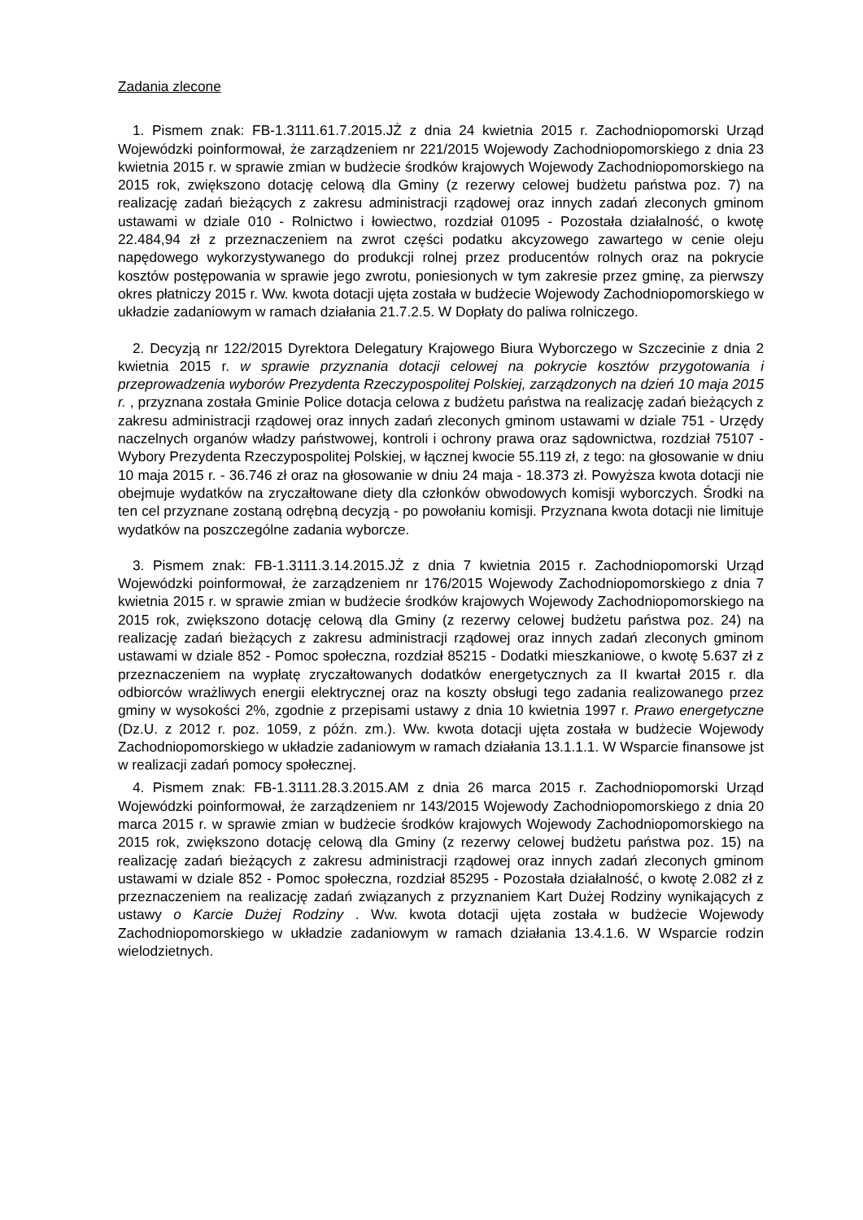Zadania zlecone
1. Pismem znak: FB-1.3111.61.7.2015.JŻ z dnia 24 kwietnia 2015 r. Zachodniopomorski Urząd Wojewódzki poinformował, że zarządzeniem nr 221/2015 Wojewody Zachodniopomorskiego z dnia 23 kwietnia 2015 r. w sprawie zmian w budżecie środków krajowych Wojewody Zachodniopomorskiego na 2015 rok, zwiększono dotację celową dla Gminy (z rezerwy celowej budżetu państwa poz. 7) na realizację zadań bieżących z zakresu administracji rządowej oraz innych zadań zleconych gminom ustawami w dziale 010 - Rolnictwo i łowiectwo, rozdział 01095 - Pozostała działalność, o kwotę 22.484,94 zł z przeznaczeniem na zwrot części podatku akcyzowego zawartego w cenie oleju napędowego wykorzystywanego do produkcji rolnej przez producentów rolnych oraz na pokrycie kosztów postępowania w sprawie jego zwrotu, poniesionych w tym zakresie przez gminę, za pierwszy okres płatniczy 2015 r. Ww. kwota dotacji ujęta została w budżecie Wojewody Zachodniopomorskiego w układzie zadaniowym w ramach działania 21.7.2.5. W Dopłaty do paliwa rolniczego.
2. Decyzją nr 122/2015 Dyrektora Delegatury Krajowego Biura Wyborczego w Szczecinie z dnia 2 kwietnia 2015 r. w sprawie przyznania dotacji celowej na pokrycie kosztów przygotowania i przeprowadzenia wyborów Prezydenta Rzeczypospolitej Polskiej, zarządzonych na dzień 10 maja 2015 r. , przyznana została Gminie Police dotacja celowa z budżetu państwa na realizację zadań bieżących z zakresu administracji rządowej oraz innych zadań zleconych gminom ustawami w dziale 751 - Urzędy naczelnych organów władzy państwowej, kontroli i ochrony prawa oraz sądownictwa, rozdział 75107 - Wybory Prezydenta Rzeczypospolitej Polskiej, w łącznej kwocie 55.119 zł, z tego: na głosowanie w dniu 10 maja 2015 r. - 36.746 zł oraz na głosowanie w dniu 24 maja - 18.373 zł. Powyższa kwota dotacji nie obejmuje wydatków na zryczałtowane diety dla członków obwodowych komisji wyborczych. Środki na ten cel przyznane zostaną odrębną decyzją - po powołaniu komisji. Przyznana kwota dotacji nie limituje wydatków na poszczególne zadania wyborcze.
3. Pismem znak: FB-1.3111.3.14.2015.JŻ z dnia 7 kwietnia 2015 r. Zachodniopomorski Urząd Wojewódzki poinformował, że zarządzeniem nr 176/2015 Wojewody Zachodniopomorskiego z dnia 7 kwietnia 2015 r. w sprawie zmian w budżecie środków krajowych Wojewody Zachodniopomorskiego na 2015 rok, zwiększono dotację celową dla Gminy (z rezerwy celowej budżetu państwa poz. 24) na realizację zadań bieżących z zakresu administracji rządowej oraz innych zadań zleconych gminom ustawami w dziale 852 - Pomoc społeczna, rozdział 85215 - Dodatki mieszkaniowe, o kwotę 5.637 zł z przeznaczeniem na wypłatę zryczałtowanych dodatków energetycznych za II kwartał 2015 r. dla odbiorców wrażliwych energii elektrycznej oraz na koszty obsługi tego zadania realizowanego przez gminy w wysokości 2%, zgodnie z przepisami ustawy z dnia 10 kwietnia 1997 r. Prawo energetyczne (Dz.U. z 2012 r. poz. 1059, z późn. zm.). Ww. kwota dotacji ujęta została w budżecie Wojewody Zachodniopomorskiego w układzie zadaniowym w ramach działania 13.1.1.1. W Wsparcie finansowe jst w realizacji zadań pomocy społecznej.
4. Pismem znak: FB-1.3111.28.3.2015.AM z dnia 26 marca 2015 r. Zachodniopomorski Urząd Wojewódzki poinformował, że zarządzeniem nr 143/2015 Wojewody Zachodniopomorskiego z dnia 20 marca 2015 r. w sprawie zmian w budżecie środków krajowych Wojewody Zachodniopomorskiego na 2015 rok, zwiększono dotację celową dla Gminy (z rezerwy celowej budżetu państwa poz. 15) na realizację zadań bieżących z zakresu administracji rządowej oraz innych zadań zleconych gminom ustawami w dziale 852 - Pomoc społeczna, rozdział 85295 - Pozostała działalność, o kwotę 2.082 zł z przeznaczeniem na realizację zadań związanych z przyznaniem Kart Dużej Rodziny wynikających z ustawy o Karcie Dużej Rodziny . Ww. kwota dotacji ujęta została w budżecie Wojewody Zachodniopomorskiego w układzie zadaniowym w ramach działania 13.4.1.6. W Wsparcie rodzin wielodzietnych.